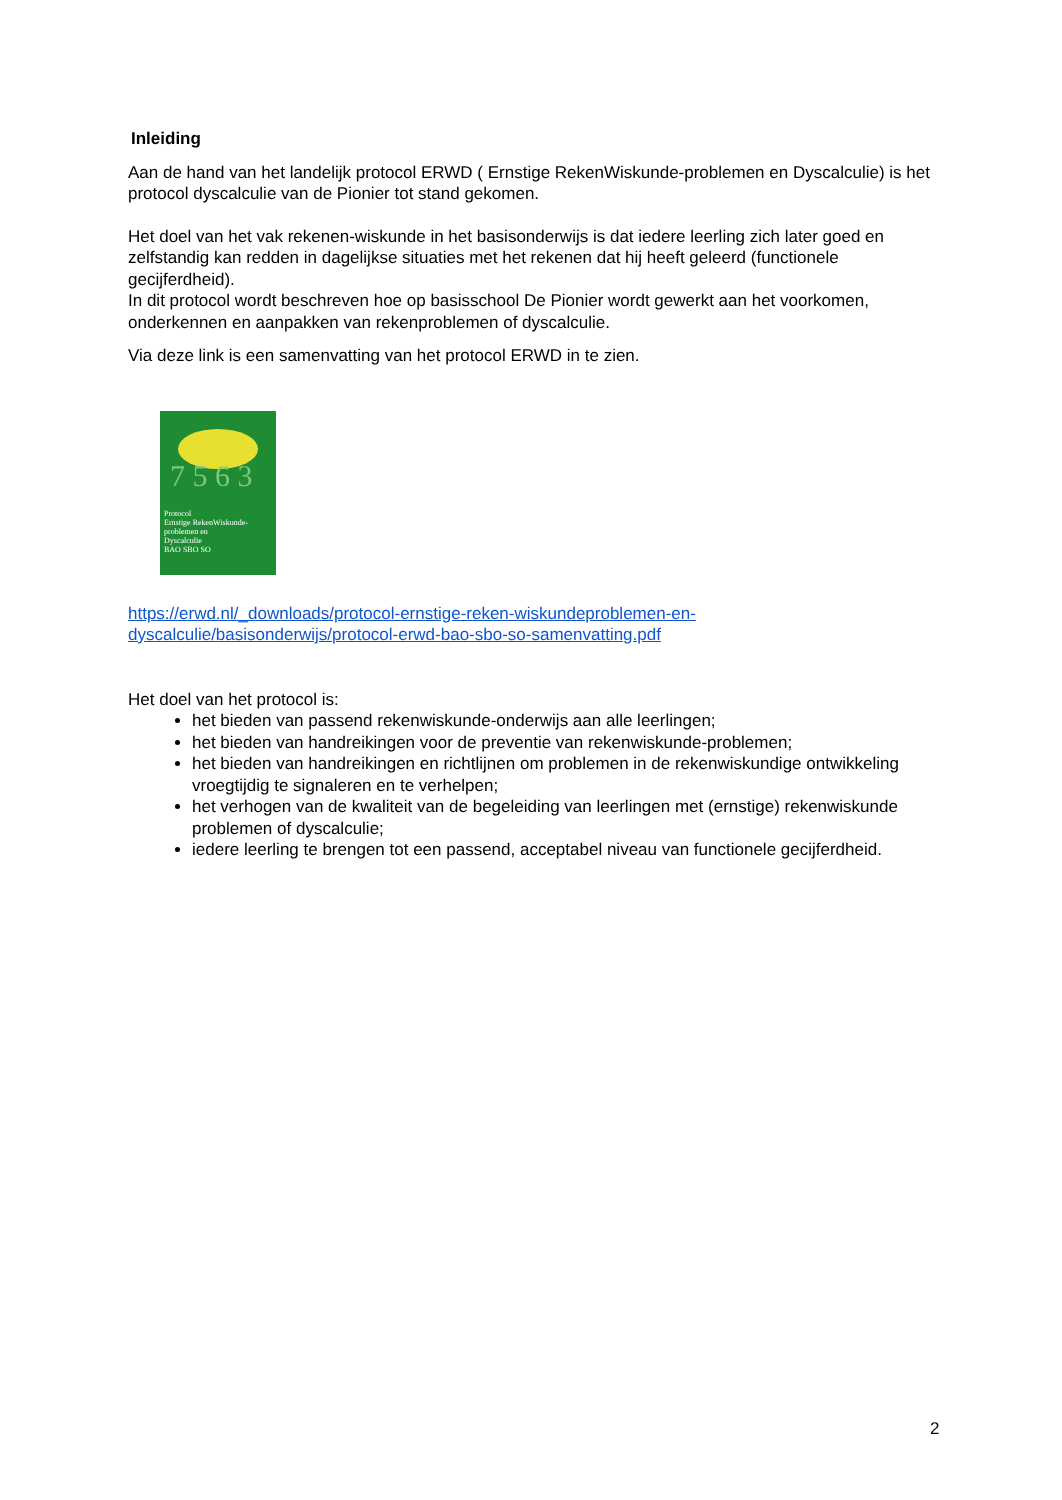Inleiding
Aan de hand van het landelijk protocol ERWD ( Ernstige RekenWiskunde-problemen en Dyscalculie) is het protocol dyscalculie van de Pionier tot stand gekomen.
Het doel van het vak rekenen-wiskunde in het basisonderwijs is dat iedere leerling zich later goed en zelfstandig kan redden in dagelijkse situaties met het rekenen dat hij heeft geleerd (functionele gecijferdheid).
In dit protocol wordt beschreven hoe op basisschool De Pionier wordt gewerkt aan het voorkomen, onderkennen en aanpakken van rekenproblemen of dyscalculie.
Via deze link is een samenvatting van het protocol ERWD in te zien.
7 5 6 3
Protocol
Ernstige RekenWiskunde-
problemen en
Dyscalculie
BAO SBO SO
https://erwd.nl/_downloads/protocol-ernstige-reken-wiskundeproblemen-en-dyscalculie/basisonderwijs/protocol-erwd-bao-sbo-so-samenvatting.pdf
Het doel van het protocol is:
het bieden van passend rekenwiskunde-onderwijs aan alle leerlingen;
het bieden van handreikingen voor de preventie van rekenwiskunde-problemen;
het bieden van handreikingen en richtlijnen om problemen in de rekenwiskundige ontwikkeling vroegtijdig te signaleren en te verhelpen;
het verhogen van de kwaliteit van de begeleiding van leerlingen met (ernstige) rekenwiskunde problemen of dyscalculie;
iedere leerling te brengen tot een passend, acceptabel niveau van functionele gecijferdheid.
2